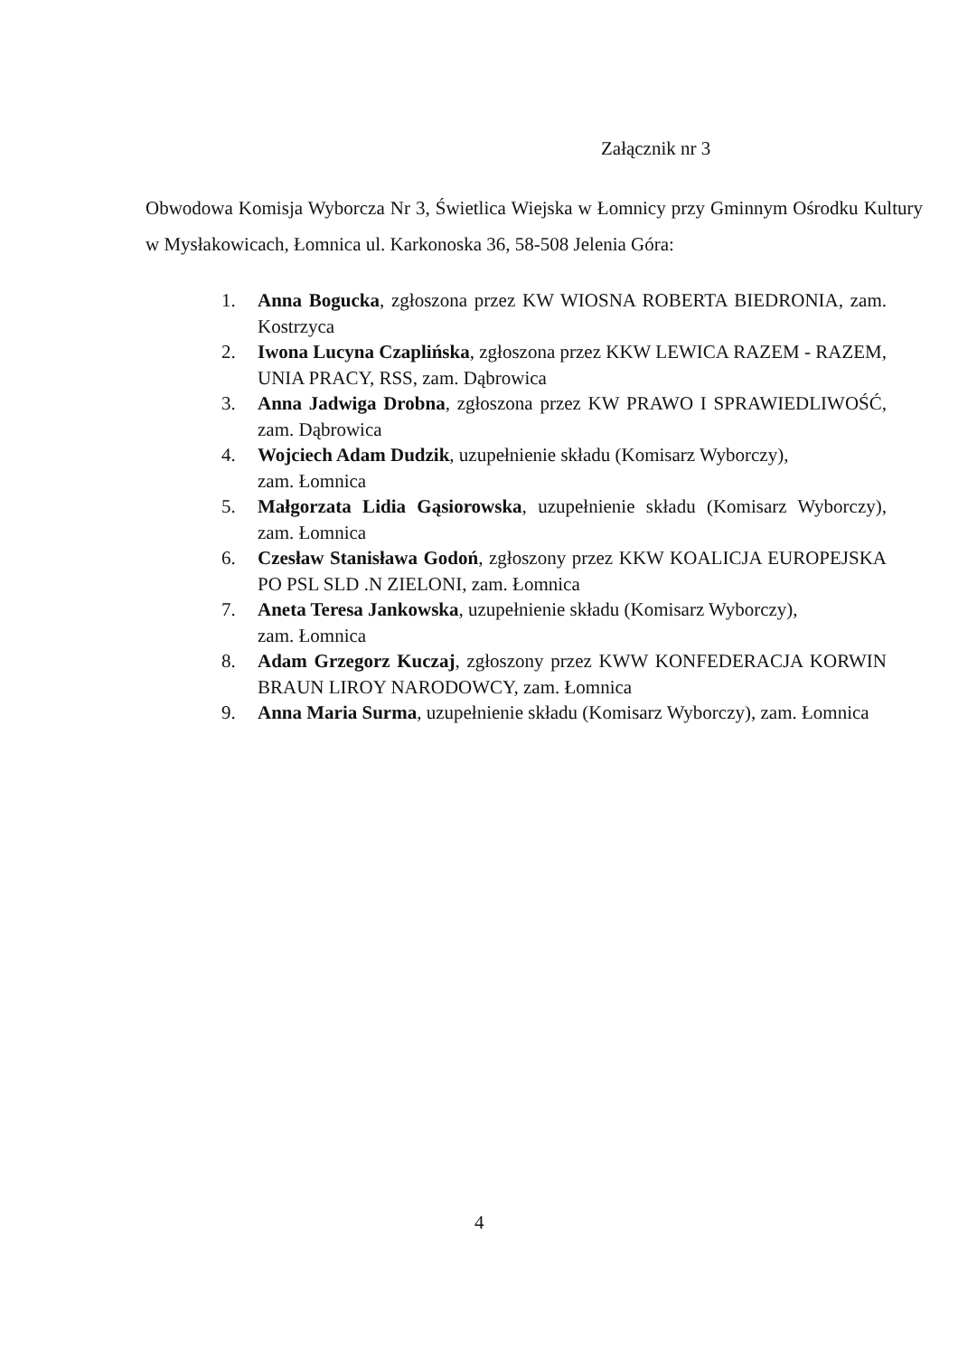Załącznik nr 3
Obwodowa Komisja Wyborcza Nr 3, Świetlica Wiejska w Łomnicy przy Gminnym Ośrodku Kultury w Mysłakowicach, Łomnica ul. Karkonoska 36, 58-508 Jelenia Góra:
1. Anna Bogucka, zgłoszona przez KW WIOSNA ROBERTA BIEDRONIA, zam. Kostrzyca
2. Iwona Lucyna Czaplińska, zgłoszona przez KKW LEWICA RAZEM - RAZEM, UNIA PRACY, RSS, zam. Dąbrowica
3. Anna Jadwiga Drobna, zgłoszona przez KW PRAWO I SPRAWIEDLIWOŚĆ, zam. Dąbrowica
4. Wojciech Adam Dudzik, uzupełnienie składu (Komisarz Wyborczy),
zam. Łomnica
5. Małgorzata Lidia Gąsiorowska, uzupełnienie składu (Komisarz Wyborczy), zam. Łomnica
6. Czesław Stanisława Godoń, zgłoszony przez KKW KOALICJA EUROPEJSKA PO PSL SLD .N ZIELONI, zam. Łomnica
7. Aneta Teresa Jankowska, uzupełnienie składu (Komisarz Wyborczy),
zam. Łomnica
8. Adam Grzegorz Kuczaj, zgłoszony przez KWW KONFEDERACJA KORWIN BRAUN LIROY NARODOWCY, zam. Łomnica
9. Anna Maria Surma, uzupełnienie składu (Komisarz Wyborczy), zam. Łomnica
4